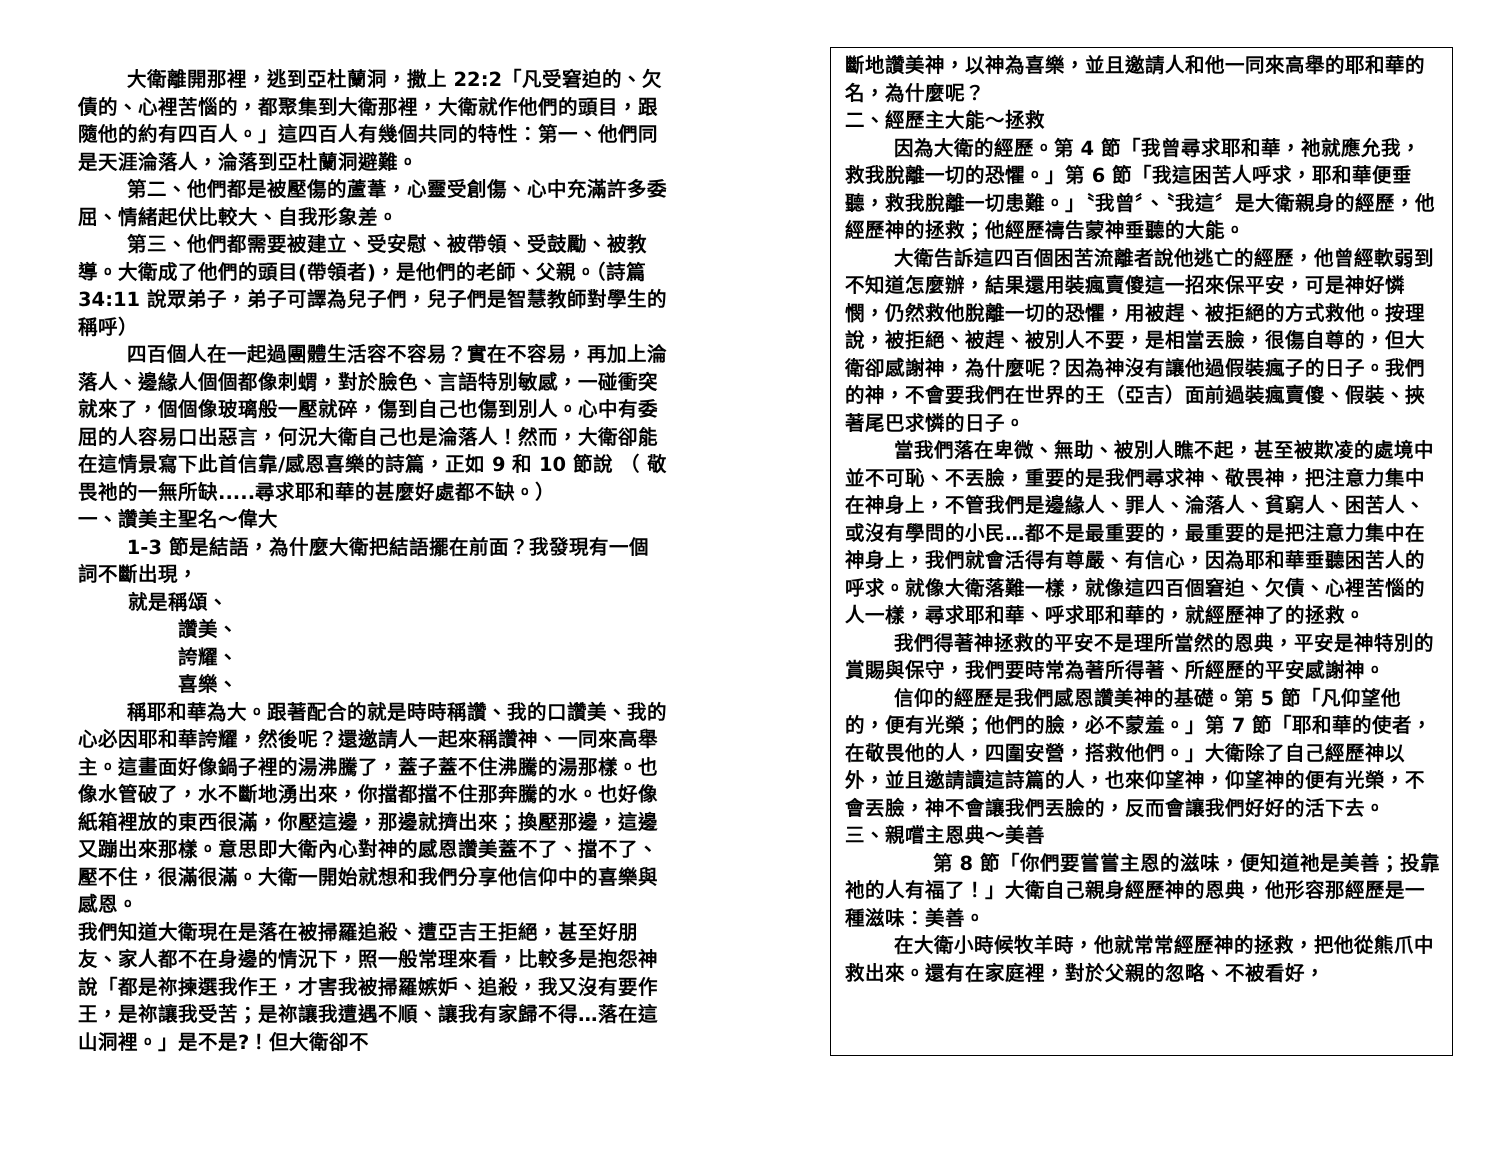大衛離開那裡，逃到亞杜蘭洞，撒上 22:2「凡受窘迫的、欠債的、心裡苦惱的，都聚集到大衛那裡，大衛就作他們的頭目，跟隨他的約有四百人。」這四百人有幾個共同的特性：第一、他們同是天涯淪落人，淪落到亞杜蘭洞避難。
第二、他們都是被壓傷的蘆葦，心靈受創傷、心中充滿許多委屈、情緒起伏比較大、自我形象差。
第三、他們都需要被建立、受安慰、被帶領、受鼓勵、被教導。大衛成了他們的頭目(帶領者)，是他們的老師、父親。（詩篇 34:11 說眾弟子，弟子可譯為兒子們，兒子們是智慧教師對學生的稱呼）
四百個人在一起過團體生活容不容易？實在不容易，再加上淪落人、邊緣人個個都像刺蝟，對於臉色、言語特別敏感，一碰衝突就來了，個個像玻璃般一壓就碎，傷到自己也傷到別人。心中有委屈的人容易口出惡言，何況大衛自己也是淪落人！然而，大衛卻能在這情景寫下此首信靠/感恩喜樂的詩篇，正如 9 和 10 節說 （ 敬畏祂的一無所缺.....尋求耶和華的甚麼好處都不缺。）
一、讚美主聖名～偉大
1-3 節是結語，為什麼大衛把結語擺在前面？我發現有一個詞不斷出現，
就是稱頌、
讚美、
誇耀、
喜樂、
稱耶和華為大。跟著配合的就是時時稱讚、我的口讚美、我的心必因耶和華誇耀，然後呢？還邀請人一起來稱讚神、一同來高舉主。這畫面好像鍋子裡的湯沸騰了，蓋子蓋不住沸騰的湯那樣。也像水管破了，水不斷地湧出來，你擋都擋不住那奔騰的水。也好像紙箱裡放的東西很滿，你壓這邊，那邊就擠出來；換壓那邊，這邊又蹦出來那樣。意思即大衛內心對神的感恩讚美蓋不了、擋不了、壓不住，很滿很滿。大衛一開始就想和我們分享他信仰中的喜樂與感恩。
我們知道大衛現在是落在被掃羅追殺、遭亞吉王拒絕，甚至好朋友、家人都不在身邊的情況下，照一般常理來看，比較多是抱怨神說「都是祢揀選我作王，才害我被掃羅嫉妒、追殺，我又沒有要作王，是祢讓我受苦；是祢讓我遭遇不順、讓我有家歸不得…落在這山洞裡。」是不是?！但大衛卻不
斷地讚美神，以神為喜樂，並且邀請人和他一同來高舉的耶和華的名，為什麼呢？
二、經歷主大能～拯救
因為大衛的經歷。第 4 節「我曾尋求耶和華，祂就應允我，救我脫離一切的恐懼。」第 6 節「我這困苦人呼求，耶和華便垂聽，救我脫離一切患難。」〝我曾〞、〝我這〞是大衛親身的經歷，他經歷神的拯救；他經歷禱告蒙神垂聽的大能。
大衛告訴這四百個困苦流離者說他逃亡的經歷，他曾經軟弱到不知道怎麼辦，結果還用裝瘋賣傻這一招來保平安，可是神好憐憫，仍然救他脫離一切的恐懼，用被趕、被拒絕的方式救他。按理說，被拒絕、被趕、被別人不要，是相當丟臉，很傷自尊的，但大衛卻感謝神，為什麼呢？因為神沒有讓他過假裝瘋子的日子。我們的神，不會要我們在世界的王（亞吉）面前過裝瘋賣傻、假裝、挾著尾巴求憐的日子。
當我們落在卑微、無助、被別人瞧不起，甚至被欺凌的處境中並不可恥、不丟臉，重要的是我們尋求神、敬畏神，把注意力集中在神身上，不管我們是邊緣人、罪人、淪落人、貧窮人、困苦人、或沒有學問的小民…都不是最重要的，最重要的是把注意力集中在神身上，我們就會活得有尊嚴、有信心，因為耶和華垂聽困苦人的呼求。就像大衛落難一樣，就像這四百個窘迫、欠債、心裡苦惱的人一樣，尋求耶和華、呼求耶和華的，就經歷神了的拯救。
我們得著神拯救的平安不是理所當然的恩典，平安是神特別的賞賜與保守，我們要時常為著所得著、所經歷的平安感謝神。
信仰的經歷是我們感恩讚美神的基礎。第 5 節「凡仰望他的，便有光榮；他們的臉，必不蒙羞。」第 7 節「耶和華的使者，在敬畏他的人，四圍安營，搭救他們。」大衛除了自己經歷神以外，並且邀請讀這詩篇的人，也來仰望神，仰望神的便有光榮，不會丟臉，神不會讓我們丟臉的，反而會讓我們好好的活下去。
三、親嚐主恩典～美善
第 8 節「你們要嘗嘗主恩的滋味，便知道祂是美善；投靠祂的人有福了！」大衛自己親身經歷神的恩典，他形容那經歷是一種滋味：美善。
在大衛小時候牧羊時，他就常常經歷神的拯救，把他從熊爪中救出來。還有在家庭裡，對於父親的忽略、不被看好，